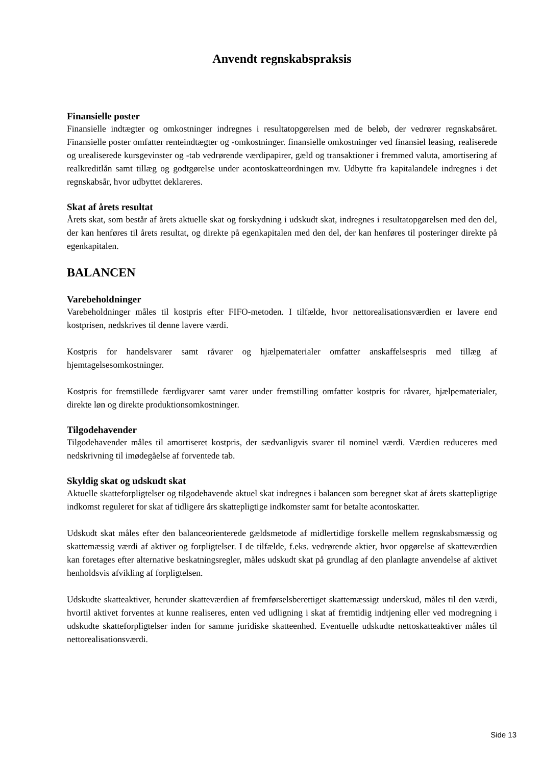Anvendt regnskabspraksis
Finansielle poster
Finansielle indtægter og omkostninger indregnes i resultatopgørelsen med de beløb, der vedrører regnskabsåret. Finansielle poster omfatter renteindtægter og -omkostninger. finansielle omkostninger ved finansiel leasing, realiserede og urealiserede kursgevinster og -tab vedrørende værdipapirer, gæld og transaktioner i fremmed valuta, amortisering af realkreditlån samt tillæg og godtgørelse under acontoskatteordningen mv. Udbytte fra kapitalandele indregnes i det regnskabsår, hvor udbyttet deklareres.
Skat af årets resultat
Årets skat, som består af årets aktuelle skat og forskydning i udskudt skat, indregnes i resultatopgørelsen med den del, der kan henføres til årets resultat, og direkte på egenkapitalen med den del, der kan henføres til posteringer direkte på egenkapitalen.
BALANCEN
Varebeholdninger
Varebeholdninger måles til kostpris efter FIFO-metoden. I tilfælde, hvor nettorealisationsværdien er lavere end kostprisen, nedskrives til denne lavere værdi.
Kostpris for handelsvarer samt råvarer og hjælpematerialer omfatter anskaffelsespris med tillæg af hjemtagelsesomkostninger.
Kostpris for fremstillede færdigvarer samt varer under fremstilling omfatter kostpris for råvarer, hjælpematerialer, direkte løn og direkte produktionsomkostninger.
Tilgodehavender
Tilgodehavender måles til amortiseret kostpris, der sædvanligvis svarer til nominel værdi. Værdien reduceres med nedskrivning til imødegåelse af forventede tab.
Skyldig skat og udskudt skat
Aktuelle skatteforpligtelser og tilgodehavende aktuel skat indregnes i balancen som beregnet skat af årets skattepligtige indkomst reguleret for skat af tidligere års skattepligtige indkomster samt for betalte acontoskatter.
Udskudt skat måles efter den balanceorienterede gældsmetode af midlertidige forskelle mellem regnskabsmæssig og skattemæssig værdi af aktiver og forpligtelser. I de tilfælde, f.eks. vedrørende aktier, hvor opgørelse af skatteværdien kan foretages efter alternative beskatningsregler, måles udskudt skat på grundlag af den planlagte anvendelse af aktivet henholdsvis afvikling af forpligtelsen.
Udskudte skatteaktiver, herunder skatteværdien af fremførselsberettiget skattemæssigt underskud, måles til den værdi, hvortil aktivet forventes at kunne realiseres, enten ved udligning i skat af fremtidig indtjening eller ved modregning i udskudte skatteforpligtelser inden for samme juridiske skatteenhed. Eventuelle udskudte nettoskatteaktiver måles til nettorealisationsværdi.
Side 13